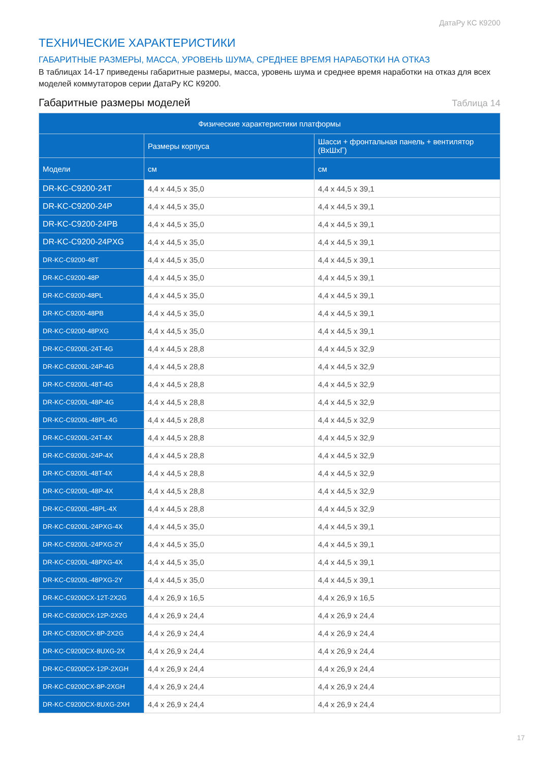ДатаРу КС К9200
ТЕХНИЧЕСКИЕ ХАРАКТЕРИСТИКИ
ГАБАРИТНЫЕ РАЗМЕРЫ, МАССА, УРОВЕНЬ ШУМА, СРЕДНЕЕ ВРЕМЯ НАРАБОТКИ НА ОТКАЗ
В таблицах 14-17 приведены габаритные размеры, масса, уровень шума и среднее время наработки на отказ для всех моделей коммутаторов серии ДатаРу КС К9200.
Габаритные размеры моделей Таблица 14
| Физические характеристики платформы | | |
| --- | --- | --- |
| | Размеры корпуса | Шасси + фронтальная панель + вентилятор (ВхШхГ) |
| Модели | см | см |
| DR-KC-C9200-24T | 4,4 x 44,5 x 35,0 | 4,4 x 44,5 x 39,1 |
| DR-KC-C9200-24P | 4,4 x 44,5 x 35,0 | 4,4 x 44,5 x 39,1 |
| DR-KC-C9200-24PB | 4,4 x 44,5 x 35,0 | 4,4 x 44,5 x 39,1 |
| DR-KC-C9200-24PXG | 4,4 x 44,5 x 35,0 | 4,4 x 44,5 x 39,1 |
| DR-KC-C9200-48T | 4,4 x 44,5 x 35,0 | 4,4 x 44,5 x 39,1 |
| DR-KC-C9200-48P | 4,4 x 44,5 x 35,0 | 4,4 x 44,5 x 39,1 |
| DR-KC-C9200-48PL | 4,4 x 44,5 x 35,0 | 4,4 x 44,5 x 39,1 |
| DR-KC-C9200-48PB | 4,4 x 44,5 x 35,0 | 4,4 x 44,5 x 39,1 |
| DR-KC-C9200-48PXG | 4,4 x 44,5 x 35,0 | 4,4 x 44,5 x 39,1 |
| DR-KC-C9200L-24T-4G | 4,4 x 44,5 x 28,8 | 4,4 x 44,5 x 32,9 |
| DR-KC-C9200L-24P-4G | 4,4 x 44,5 x 28,8 | 4,4 x 44,5 x 32,9 |
| DR-KC-C9200L-48T-4G | 4,4 x 44,5 x 28,8 | 4,4 x 44,5 x 32,9 |
| DR-KC-C9200L-48P-4G | 4,4 x 44,5 x 28,8 | 4,4 x 44,5 x 32,9 |
| DR-KC-C9200L-48PL-4G | 4,4 x 44,5 x 28,8 | 4,4 x 44,5 x 32,9 |
| DR-KC-C9200L-24T-4X | 4,4 x 44,5 x 28,8 | 4,4 x 44,5 x 32,9 |
| DR-KC-C9200L-24P-4X | 4,4 x 44,5 x 28,8 | 4,4 x 44,5 x 32,9 |
| DR-KC-C9200L-48T-4X | 4,4 x 44,5 x 28,8 | 4,4 x 44,5 x 32,9 |
| DR-KC-C9200L-48P-4X | 4,4 x 44,5 x 28,8 | 4,4 x 44,5 x 32,9 |
| DR-KC-C9200L-48PL-4X | 4,4 x 44,5 x 28,8 | 4,4 x 44,5 x 32,9 |
| DR-KC-C9200L-24PXG-4X | 4,4 x 44,5 x 35,0 | 4,4 x 44,5 x 39,1 |
| DR-KC-C9200L-24PXG-2Y | 4,4 x 44,5 x 35,0 | 4,4 x 44,5 x 39,1 |
| DR-KC-C9200L-48PXG-4X | 4,4 x 44,5 x 35,0 | 4,4 x 44,5 x 39,1 |
| DR-KC-C9200L-48PXG-2Y | 4,4 x 44,5 x 35,0 | 4,4 x 44,5 x 39,1 |
| DR-KC-C9200CX-12T-2X2G | 4,4 x 26,9 x 16,5 | 4,4 x 26,9 x 16,5 |
| DR-KC-C9200CX-12P-2X2G | 4,4 x 26,9 x 24,4 | 4,4 x 26,9 x 24,4 |
| DR-KC-C9200CX-8P-2X2G | 4,4 x 26,9 x 24,4 | 4,4 x 26,9 x 24,4 |
| DR-KC-C9200CX-8UXG-2X | 4,4 x 26,9 x 24,4 | 4,4 x 26,9 x 24,4 |
| DR-KC-C9200CX-12P-2XGH | 4,4 x 26,9 x 24,4 | 4,4 x 26,9 x 24,4 |
| DR-KC-C9200CX-8P-2XGH | 4,4 x 26,9 x 24,4 | 4,4 x 26,9 x 24,4 |
| DR-KC-C9200CX-8UXG-2XH | 4,4 x 26,9 x 24,4 | 4,4 x 26,9 x 24,4 |
17